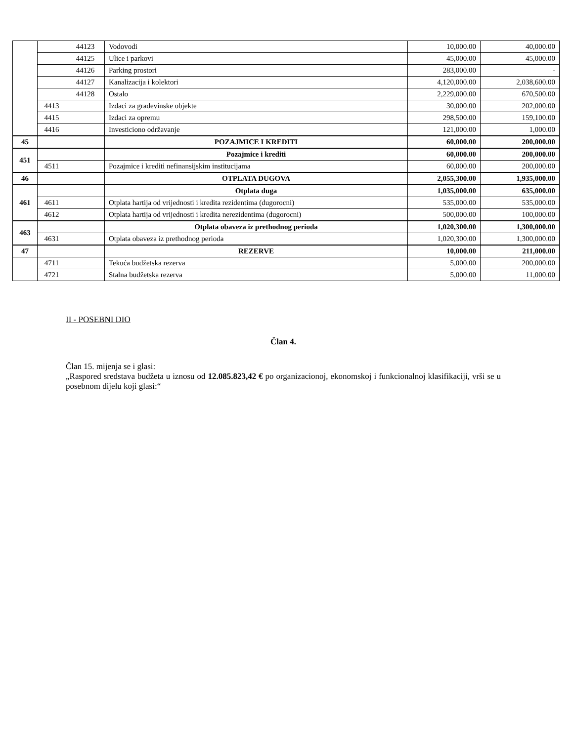| | | 44123 | Vodovodi | 10,000.00 | 40,000.00 |
| | | 44125 | Ulice i parkovi | 45,000.00 | 45,000.00 |
| | | 44126 | Parking prostori | 283,000.00 | - |
| | | 44127 | Kanalizacija i kolektori | 4,120,000.00 | 2,038,600.00 |
| | | 44128 | Ostalo | 2,229,000.00 | 670,500.00 |
| | 4413 | | Izdaci za građevinske objekte | 30,000.00 | 202,000.00 |
| | 4415 | | Izdaci za opremu | 298,500.00 | 159,100.00 |
| | 4416 | | Investiciono održavanje | 121,000.00 | 1,000.00 |
| 45 | | | POZAJMICE I KREDITI | 60,000.00 | 200,000.00 |
| 451 | | | Pozajmice i krediti | 60,000.00 | 200,000.00 |
| | 4511 | | Pozajmice i krediti nefinansijskim institucijama | 60,000.00 | 200,000.00 |
| 46 | | | OTPLATA DUGOVA | 2,055,300.00 | 1,935,000.00 |
| 461 | | | Otplata duga | 1,035,000.00 | 635,000.00 |
| | 4611 | | Otplata hartija od vrijednosti i kredita rezidentima (dugorocni) | 535,000.00 | 535,000.00 |
| | 4612 | | Otplata hartija od vrijednosti i kredita nerezidentima (dugorocni) | 500,000.00 | 100,000.00 |
| 463 | | | Otplata obaveza iz prethodnog perioda | 1,020,300.00 | 1,300,000.00 |
| | 4631 | | Otplata obaveza iz prethodnog perioda | 1,020,300.00 | 1,300,000.00 |
| 47 | | | REZERVE | 10,000.00 | 211,000.00 |
| | 4711 | | Tekuća budžetska rezerva | 5,000.00 | 200,000.00 |
| | 4721 | | Stalna budžetska rezerva | 5,000.00 | 11,000.00 |
II - POSEBNI DIO
Član 4.
Član 15. mijenja se i glasi:
„Raspored sredstava budžeta u iznosu od 12.085.823,42 € po organizacionoj, ekonomskoj i funkcionalnoj klasifikaciji, vrši se u posebnom dijelu koji glasi:“